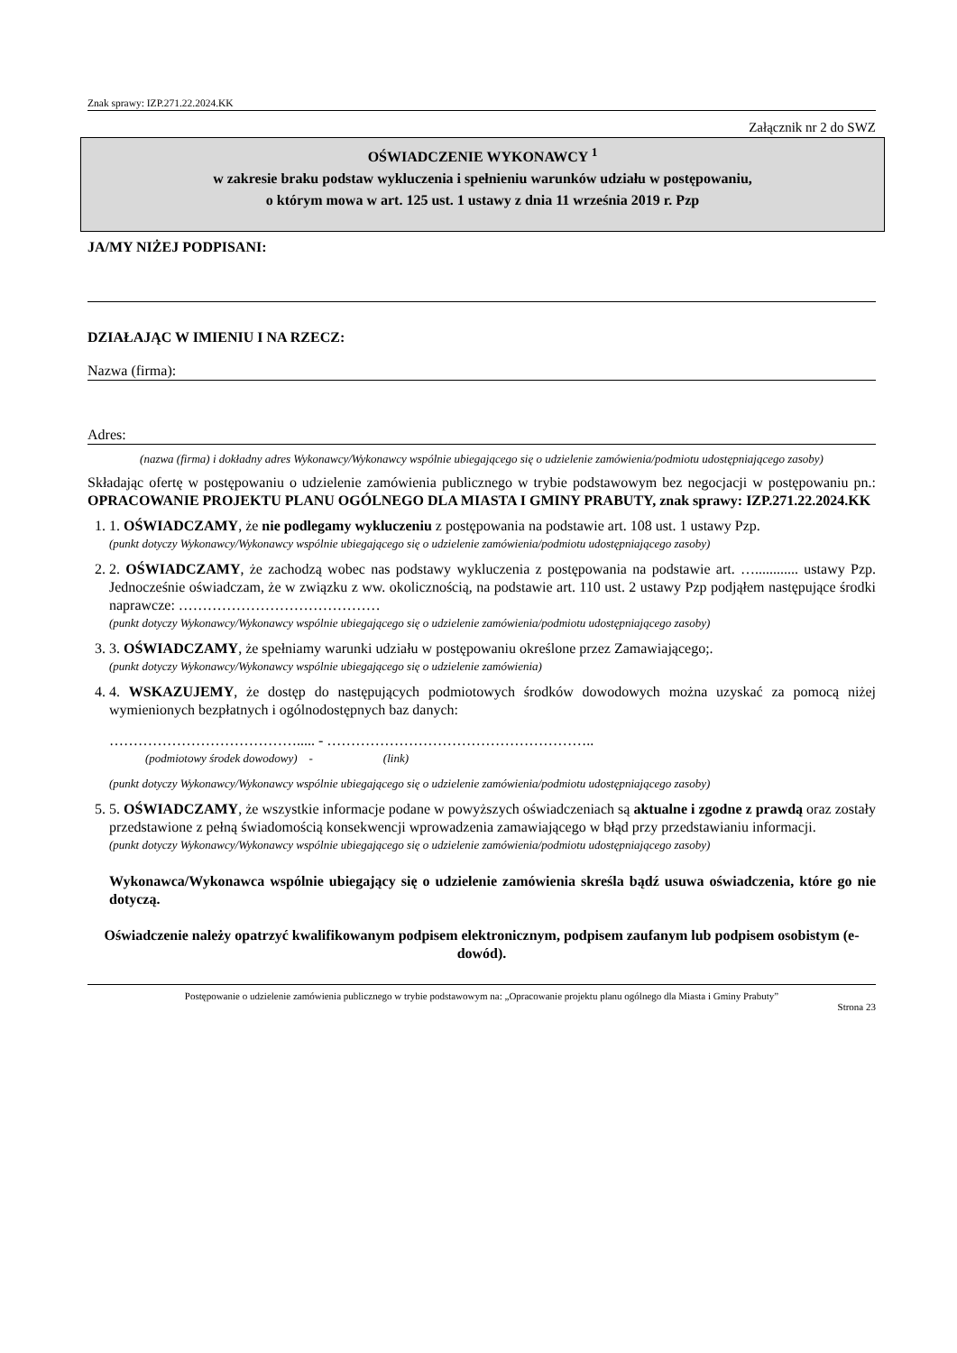Znak sprawy: IZP.271.22.2024.KK
Załącznik nr 2 do SWZ
OŚWIADCZENIE WYKONAWCY <sup>1</sup>
w zakresie braku podstaw wykluczenia i spełnieniu warunków udziału w postępowaniu,
o którym mowa w art. 125 ust. 1 ustawy z dnia 11 września 2019 r. Pzp
JA/MY NIŻEJ PODPISANI:
DZIAŁAJĄC W IMIENIU I NA RZECZ:
Nazwa (firma):
Adres:
(nazwa (firma) i dokładny adres Wykonawcy/Wykonawcy wspólnie ubiegającego się o udzielenie zamówienia/podmiotu udostępniającego zasoby)
Składając ofertę w postępowaniu o udzielenie zamówienia publicznego w trybie podstawowym bez negocjacji w postępowaniu pn.: OPRACOWANIE PROJEKTU PLANU OGÓLNEGO DLA MIASTA I GMINY PRABUTY, znak sprawy: IZP.271.22.2024.KK
1. 1. OŚWIADCZAMY, że nie podlegamy wykluczeniu z postępowania na podstawie art. 108 ust. 1 ustawy Pzp.
(punkt dotyczy Wykonawcy/Wykonawcy wspólnie ubiegającego się o udzielenie zamówienia/podmiotu udostępniającego zasoby)
2. 2. OŚWIADCZAMY, że zachodzą wobec nas podstawy wykluczenia z postępowania na podstawie art. …............ ustawy Pzp. Jednocześnie oświadczam, że w związku z ww. okolicznością, na podstawie art. 110 ust. 2 ustawy Pzp podjąłem następujące środki naprawcze: ……………………………………
(punkt dotyczy Wykonawcy/Wykonawcy wspólnie ubiegającego się o udzielenie zamówienia/podmiotu udostępniającego zasoby)
3. 3. OŚWIADCZAMY, że spełniamy warunki udziału w postępowaniu określone przez Zamawiającego;.
(punkt dotyczy Wykonawcy/Wykonawcy wspólnie ubiegającego się o udzielenie zamówienia)
4. 4. WSKAZUJEMY, że dostęp do następujących podmiotowych środków dowodowych można uzyskać za pomocą niżej wymienionych bezpłatnych i ogólnodostępnych baz danych:
…………………………………..... - ………………………………………………..
(podmiotowy środek dowodowy) - (link)
(punkt dotyczy Wykonawcy/Wykonawcy wspólnie ubiegającego się o udzielenie zamówienia/podmiotu udostępniającego zasoby)
5. 5. OŚWIADCZAMY, że wszystkie informacje podane w powyższych oświadczeniach są aktualne i zgodne z prawdą oraz zostały przedstawione z pełną świadomością konsekwencji wprowadzenia zamawiającego w błąd przy przedstawianiu informacji.
(punkt dotyczy Wykonawcy/Wykonawcy wspólnie ubiegającego się o udzielenie zamówienia/podmiotu udostępniającego zasoby)
Wykonawca/Wykonawca wspólnie ubiegający się o udzielenie zamówienia skreśla bądź usuwa oświadczenia, które go nie dotyczą.
Oświadczenie należy opatrzyć kwalifikowanym podpisem elektronicznym, podpisem zaufanym lub podpisem osobistym (e-dowód).
Postępowanie o udzielenie zamówienia publicznego w trybie podstawowym na: „Opracowanie projektu planu ogólnego dla Miasta i Gminy Prabuty”
Strona 23